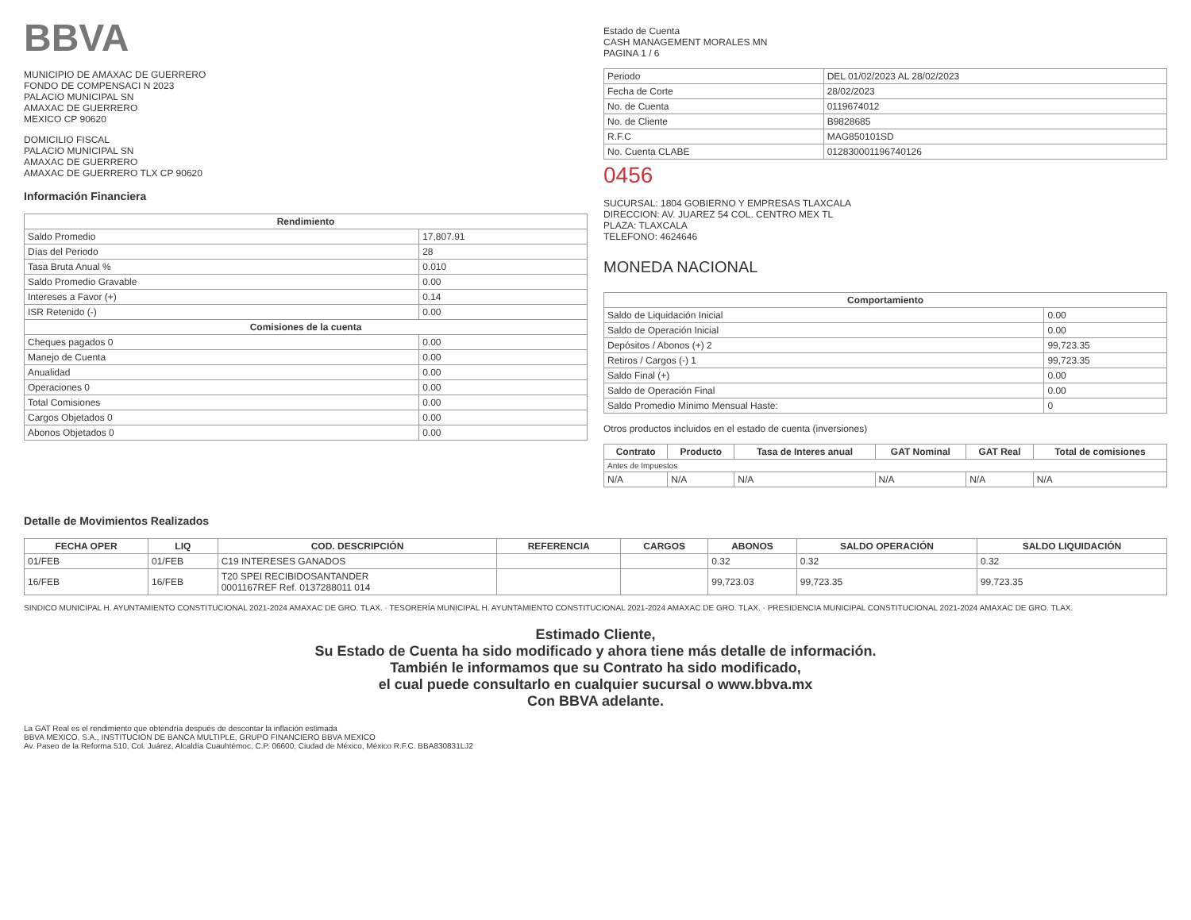BBVA
MUNICIPIO DE AMAXAC DE GUERRERO
FONDO DE COMPENSACI N 2023
PALACIO MUNICIPAL SN
AMAXAC DE GUERRERO
MEXICO CP 90620
DOMICILIO FISCAL
PALACIO MUNICIPAL SN
AMAXAC DE GUERRERO
AMAXAC DE GUERRERO TLX CP 90620
Información Financiera
| Rendimiento | |
| --- | --- |
| Saldo Promedio | 17,807.91 |
| Días del Periodo | 28 |
| Tasa Bruta Anual % | 0.010 |
| Saldo Promedio Gravable | 0.00 |
| Intereses a Favor (+) | 0.14 |
| ISR Retenido (-) | 0.00 |
| Comisiones de la cuenta | |
| Cheques pagados 0 | 0.00 |
| Manejo de Cuenta | 0.00 |
| Anualidad | 0.00 |
| Operaciones 0 | 0.00 |
| Total Comisiones | 0.00 |
| Cargos Objetados 0 | 0.00 |
| Abonos Objetados 0 | 0.00 |
Estado de Cuenta
CASH MANAGEMENT MORALES MN
PAGINA 1 / 6
| Periodo | DEL 01/02/2023 AL 28/02/2023 |
| Fecha de Corte | 28/02/2023 |
| No. de Cuenta | 0119674012 |
| No. de Cliente | B9828685 |
| R.F.C | MAG850101SD |
| No. Cuenta CLABE | 012830001196740126 |
0456
SUCURSAL: 1804 GOBIERNO Y EMPRESAS TLAXCALA
DIRECCION: AV. JUAREZ 54 COL. CENTRO MEX TL
PLAZA: TLAXCALA
TELEFONO: 4624646
MONEDA NACIONAL
| Comportamiento | |
| --- | --- |
| Saldo de Liquidación Inicial | 0.00 |
| Saldo de Operación Inicial | 0.00 |
| Depósitos / Abonos (+) 2 | 99,723.35 |
| Retiros / Cargos (-) 1 | 99,723.35 |
| Saldo Final (+) | 0.00 |
| Saldo de Operación Final | 0.00 |
| Saldo Promedio Mínimo Mensual Haste: | 0 |
Otros productos incluidos en el estado de cuenta (inversiones)
| Contrato | Producto | Tasa de Interes anual | GAT Nominal | GAT Real | Total de comisiones |
| --- | --- | --- | --- | --- | --- |
| Antes de Impuestos | | | | | |
| N/A | N/A | N/A | N/A | N/A | N/A |
Detalle de Movimientos Realizados
| FECHA OPER | LIQ | COD. DESCRIPCIÓN | REFERENCIA | CARGOS | ABONOS | SALDO OPERACIÓN | SALDO LIQUIDACIÓN |
| --- | --- | --- | --- | --- | --- | --- | --- |
| 01/FEB | 01/FEB | C19 INTERESES GANADOS | | | 0.32 | 0.32 | 0.32 |
| 16/FEB | 16/FEB | T20 SPEI RECIBIDOSANTANDER 0001167REF Ref. 0137288011 014 | | | 99,723.03 | 99,723.35 | 99,723.35 |
SINDICO MUNICIPAL H. AYUNTAMIENTO CONSTITUCIONAL 2021-2024 AMAXAC DE GRO. TLAX. · TESORERÍA MUNICIPAL H. AYUNTAMIENTO CONSTITUCIONAL 2021-2024 AMAXAC DE GRO. TLAX. · PRESIDENCIA MUNICIPAL CONSTITUCIONAL 2021-2024 AMAXAC DE GRO. TLAX.
Estimado Cliente,
Su Estado de Cuenta ha sido modificado y ahora tiene más detalle de información.
También le informamos que su Contrato ha sido modificado,
el cual puede consultarlo en cualquier sucursal o www.bbva.mx
Con BBVA adelante.
La GAT Real es el rendimiento que obtendría después de descontar la inflación estimada
BBVA MEXICO, S.A., INSTITUCION DE BANCA MULTIPLE, GRUPO FINANCIERO BBVA MEXICO
Av. Paseo de la Reforma 510, Col. Juárez, Alcaldía Cuauhtémoc, C.P. 06600, Ciudad de México, México R.F.C. BBA830831LJ2